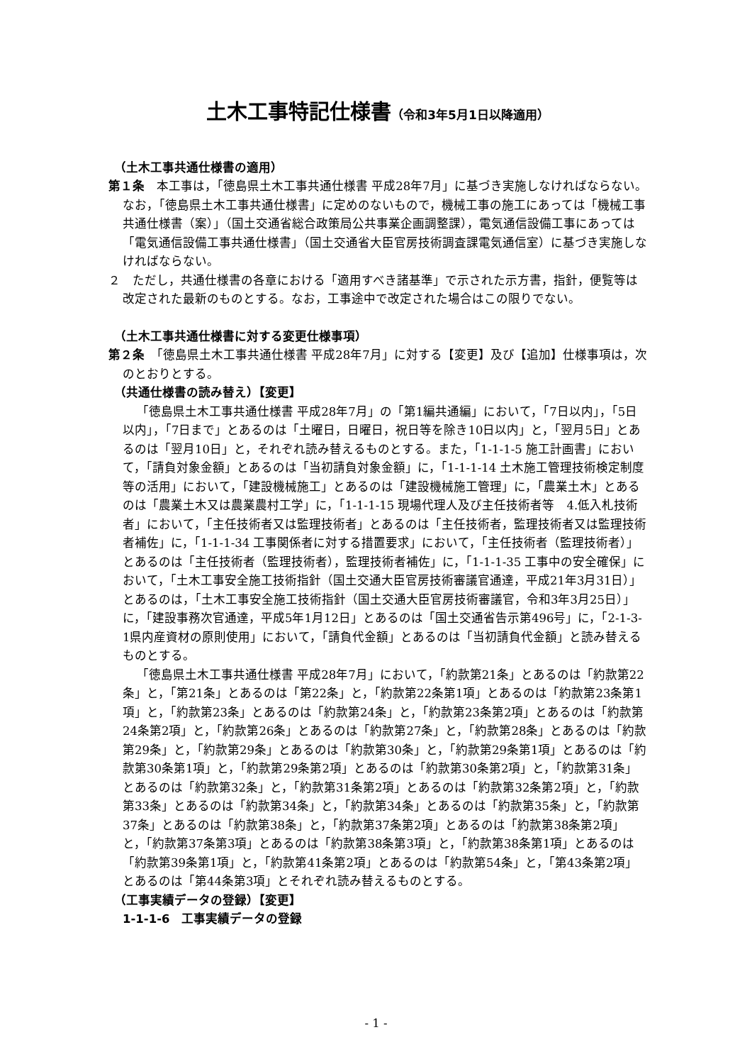土木工事特記仕様書（令和3年5月1日以降適用）
（土木工事共通仕様書の適用）
第１条　本工事は，「徳島県土木工事共通仕様書 平成28年7月」に基づき実施しなければならない。なお，「徳島県土木工事共通仕様書」に定めのないもので，機械工事の施工にあっては「機械工事共通仕様書（案）」（国土交通省総合政策局公共事業企画調整課），電気通信設備工事にあっては「電気通信設備工事共通仕様書」（国土交通省大臣官房技術調査課電気通信室）に基づき実施しなければならない。
２　ただし，共通仕様書の各章における「適用すべき諸基準」で示された示方書，指針，便覧等は改定された最新のものとする。なお，工事途中で改定された場合はこの限りでない。
（土木工事共通仕様書に対する変更仕様事項）
第２条　「徳島県土木工事共通仕様書 平成28年7月」に対する【変更】及び【追加】仕様事項は，次のとおりとする。
（共通仕様書の読み替え）【変更】
「徳島県土木工事共通仕様書 平成28年7月」の「第1編共通編」において，「7日以内」，「5日以内」，「7日まで」とあるのは「土曜日，日曜日，祝日等を除き10日以内」と，「翌月5日」とあるのは「翌月10日」と，それぞれ読み替えるものとする。また，「1-1-1-5 施工計画書」において，「請負対象金額」とあるのは「当初請負対象金額」に，「1-1-1-14 土木施工管理技術検定制度等の活用」において，「建設機械施工」とあるのは「建設機械施工管理」に，「農業土木」とあるのは「農業土木又は農業農村工学」に，「1-1-1-15 現場代理人及び主任技術者等　4.低入札技術者」において，「主任技術者又は監理技術者」とあるのは「主任技術者，監理技術者又は監理技術者補佐」に，「1-1-1-34 工事関係者に対する措置要求」において，「主任技術者（監理技術者）」とあるのは「主任技術者（監理技術者），監理技術者補佐」に，「1-1-1-35 工事中の安全確保」において，「土木工事安全施工技術指針（国土交通大臣官房技術審議官通達，平成21年3月31日）」とあるのは，「土木工事安全施工技術指針（国土交通大臣官房技術審議官，令和3年3月25日）」に，「建設事務次官通達，平成5年1月12日」とあるのは「国土交通省告示第496号」に，「2-1-3-1県内産資材の原則使用」において，「請負代金額」とあるのは「当初請負代金額」と読み替えるものとする。
「徳島県土木工事共通仕様書 平成28年7月」において，「約款第21条」とあるのは「約款第22条」と，「第21条」とあるのは「第22条」と，「約款第22条第1項」とあるのは「約款第23条第1項」と，「約款第23条」とあるのは「約款第24条」と，「約款第23条第2項」とあるのは「約款第24条第2項」と，「約款第26条」とあるのは「約款第27条」と，「約款第28条」とあるのは「約款第29条」と，「約款第29条」とあるのは「約款第30条」と，「約款第29条第1項」とあるのは「約款第30条第1項」と，「約款第29条第2項」とあるのは「約款第30条第2項」と，「約款第31条」とあるのは「約款第32条」と，「約款第31条第2項」とあるのは「約款第32条第2項」と，「約款第33条」とあるのは「約款第34条」と，「約款第34条」とあるのは「約款第35条」と，「約款第37条」とあるのは「約款第38条」と，「約款第37条第2項」とあるのは「約款第38条第2項」と，「約款第37条第3項」とあるのは「約款第38条第3項」と，「約款第38条第1項」とあるのは「約款第39条第1項」と，「約款第41条第2項」とあるのは「約款第54条」と，「第43条第2項」とあるのは「第44条第3項」とそれぞれ読み替えるものとする。
（工事実績データの登録）【変更】
1-1-1-6　工事実績データの登録
- 1 -